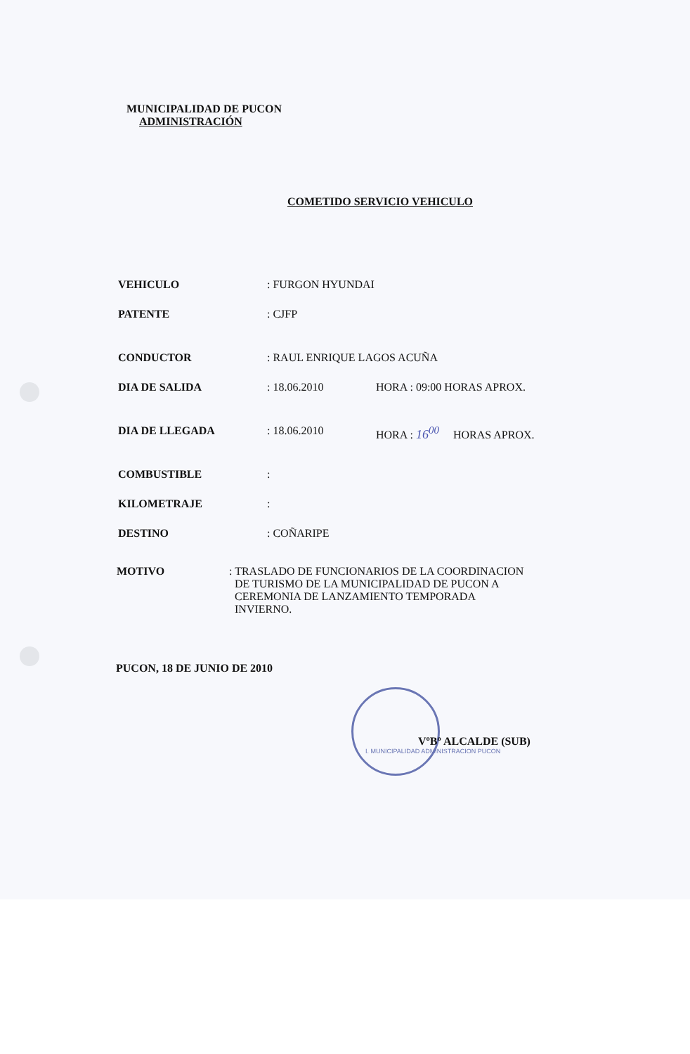MUNICIPALIDAD DE PUCON
ADMINISTRACIÓN
COMETIDO SERVICIO VEHICULO
VEHICULO : FURGON HYUNDAI
PATENTE : CJFP
CONDUCTOR : RAUL ENRIQUE LAGOS ACUÑA
DIA DE SALIDA : 18.06.2010 HORA : 09:00 HORAS APROX.
DIA DE LLEGADA : 18.06.2010 HORA : 16<sup>00</sup> HORAS APROX.
COMBUSTIBLE :
KILOMETRAJE :
DESTINO : COÑARIPE
MOTIVO : TRASLADO DE FUNCIONARIOS DE LA COORDINACION
DE TURISMO DE LA MUNICIPALIDAD DE PUCON A
CEREMONIA DE LANZAMIENTO TEMPORADA
INVIERNO.
PUCON, 18 DE JUNIO DE 2010
VºBº ALCALDE (SUB)
I. MUNICIPALIDAD ADMINISTRACION PUCON